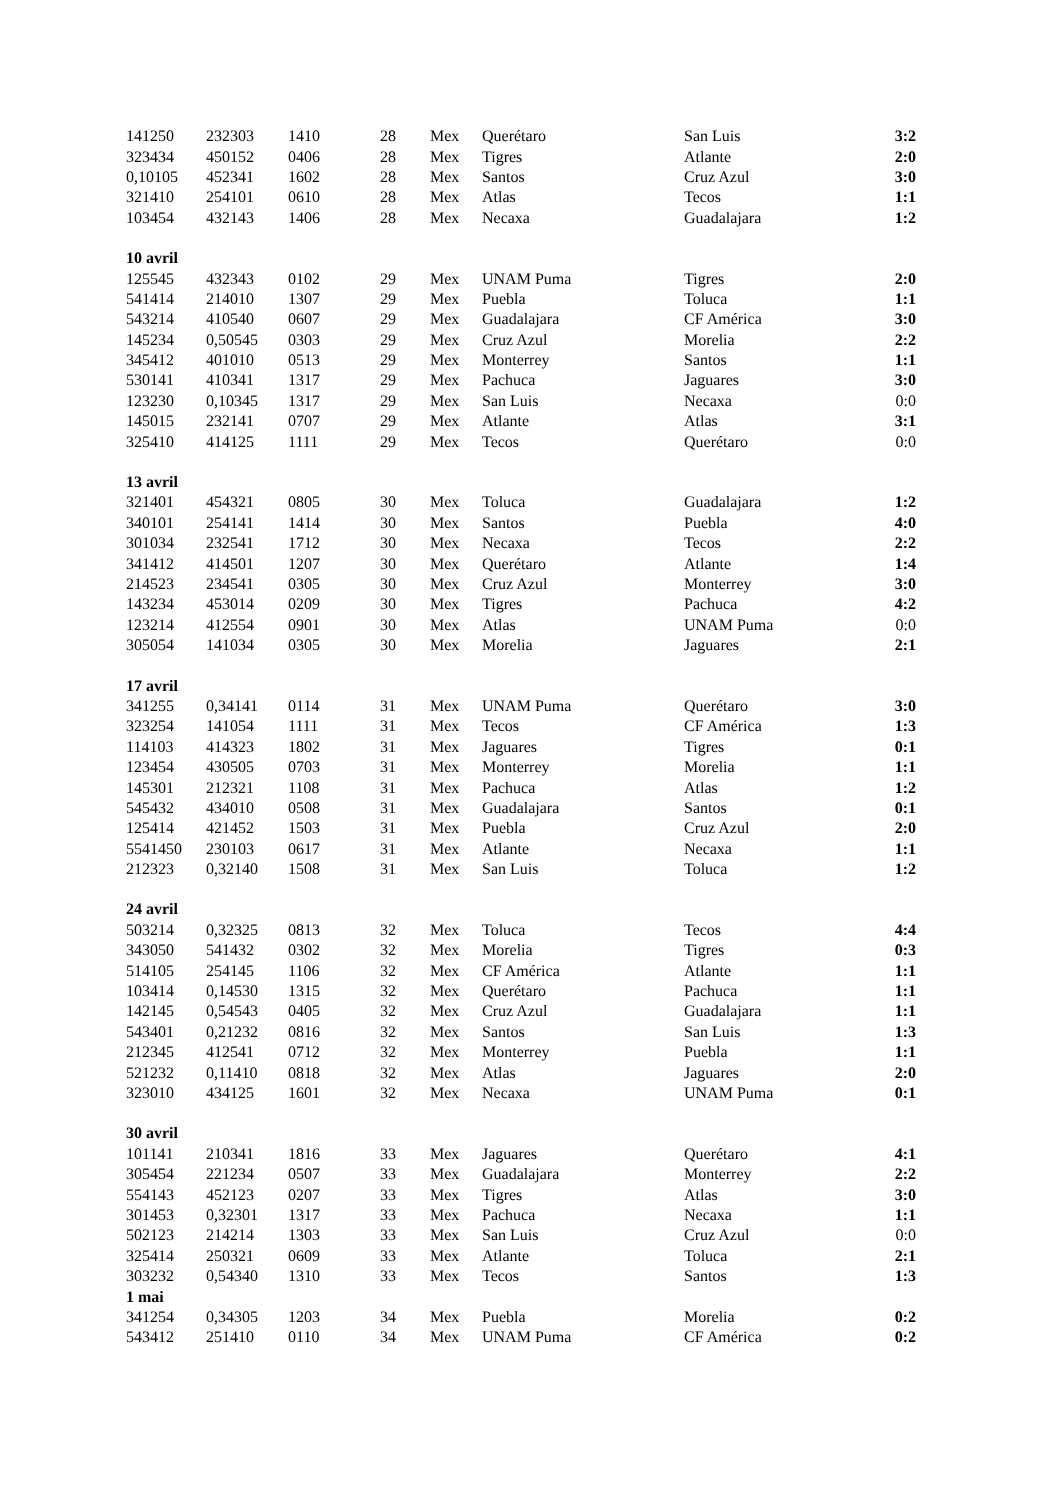| 141250 | 232303 | 1410 | 28 | Mex | Querétaro | San Luis | 3:2 |
| 323434 | 450152 | 0406 | 28 | Mex | Tigres | Atlante | 2:0 |
| 0,10105 | 452341 | 1602 | 28 | Mex | Santos | Cruz Azul | 3:0 |
| 321410 | 254101 | 0610 | 28 | Mex | Atlas | Tecos | 1:1 |
| 103454 | 432143 | 1406 | 28 | Mex | Necaxa | Guadalajara | 1:2 |
| 10 avril | | | | | | | |
| 125545 | 432343 | 0102 | 29 | Mex | UNAM Puma | Tigres | 2:0 |
| 541414 | 214010 | 1307 | 29 | Mex | Puebla | Toluca | 1:1 |
| 543214 | 410540 | 0607 | 29 | Mex | Guadalajara | CF América | 3:0 |
| 145234 | 0,50545 | 0303 | 29 | Mex | Cruz Azul | Morelia | 2:2 |
| 345412 | 401010 | 0513 | 29 | Mex | Monterrey | Santos | 1:1 |
| 530141 | 410341 | 1317 | 29 | Mex | Pachuca | Jaguares | 3:0 |
| 123230 | 0,10345 | 1317 | 29 | Mex | San Luis | Necaxa | 0:0 |
| 145015 | 232141 | 0707 | 29 | Mex | Atlante | Atlas | 3:1 |
| 325410 | 414125 | 1111 | 29 | Mex | Tecos | Querétaro | 0:0 |
| 13 avril | | | | | | | |
| 321401 | 454321 | 0805 | 30 | Mex | Toluca | Guadalajara | 1:2 |
| 340101 | 254141 | 1414 | 30 | Mex | Santos | Puebla | 4:0 |
| 301034 | 232541 | 1712 | 30 | Mex | Necaxa | Tecos | 2:2 |
| 341412 | 414501 | 1207 | 30 | Mex | Querétaro | Atlante | 1:4 |
| 214523 | 234541 | 0305 | 30 | Mex | Cruz Azul | Monterrey | 3:0 |
| 143234 | 453014 | 0209 | 30 | Mex | Tigres | Pachuca | 4:2 |
| 123214 | 412554 | 0901 | 30 | Mex | Atlas | UNAM Puma | 0:0 |
| 305054 | 141034 | 0305 | 30 | Mex | Morelia | Jaguares | 2:1 |
| 17 avril | | | | | | | |
| 341255 | 0,34141 | 0114 | 31 | Mex | UNAM Puma | Querétaro | 3:0 |
| 323254 | 141054 | 1111 | 31 | Mex | Tecos | CF América | 1:3 |
| 114103 | 414323 | 1802 | 31 | Mex | Jaguares | Tigres | 0:1 |
| 123454 | 430505 | 0703 | 31 | Mex | Monterrey | Morelia | 1:1 |
| 145301 | 212321 | 1108 | 31 | Mex | Pachuca | Atlas | 1:2 |
| 545432 | 434010 | 0508 | 31 | Mex | Guadalajara | Santos | 0:1 |
| 125414 | 421452 | 1503 | 31 | Mex | Puebla | Cruz Azul | 2:0 |
| 5541450 | 230103 | 0617 | 31 | Mex | Atlante | Necaxa | 1:1 |
| 212323 | 0,32140 | 1508 | 31 | Mex | San Luis | Toluca | 1:2 |
| 24 avril | | | | | | | |
| 503214 | 0,32325 | 0813 | 32 | Mex | Toluca | Tecos | 4:4 |
| 343050 | 541432 | 0302 | 32 | Mex | Morelia | Tigres | 0:3 |
| 514105 | 254145 | 1106 | 32 | Mex | CF América | Atlante | 1:1 |
| 103414 | 0,14530 | 1315 | 32 | Mex | Querétaro | Pachuca | 1:1 |
| 142145 | 0,54543 | 0405 | 32 | Mex | Cruz Azul | Guadalajara | 1:1 |
| 543401 | 0,21232 | 0816 | 32 | Mex | Santos | San Luis | 1:3 |
| 212345 | 412541 | 0712 | 32 | Mex | Monterrey | Puebla | 1:1 |
| 521232 | 0,11410 | 0818 | 32 | Mex | Atlas | Jaguares | 2:0 |
| 323010 | 434125 | 1601 | 32 | Mex | Necaxa | UNAM Puma | 0:1 |
| 30 avril | | | | | | | |
| 101141 | 210341 | 1816 | 33 | Mex | Jaguares | Querétaro | 4:1 |
| 305454 | 221234 | 0507 | 33 | Mex | Guadalajara | Monterrey | 2:2 |
| 554143 | 452123 | 0207 | 33 | Mex | Tigres | Atlas | 3:0 |
| 301453 | 0,32301 | 1317 | 33 | Mex | Pachuca | Necaxa | 1:1 |
| 502123 | 214214 | 1303 | 33 | Mex | San Luis | Cruz Azul | 0:0 |
| 325414 | 250321 | 0609 | 33 | Mex | Atlante | Toluca | 2:1 |
| 303232 | 0,54340 | 1310 | 33 | Mex | Tecos | Santos | 1:3 |
| 1 mai | | | | | | | |
| 341254 | 0,34305 | 1203 | 34 | Mex | Puebla | Morelia | 0:2 |
| 543412 | 251410 | 0110 | 34 | Mex | UNAM Puma | CF América | 0:2 |